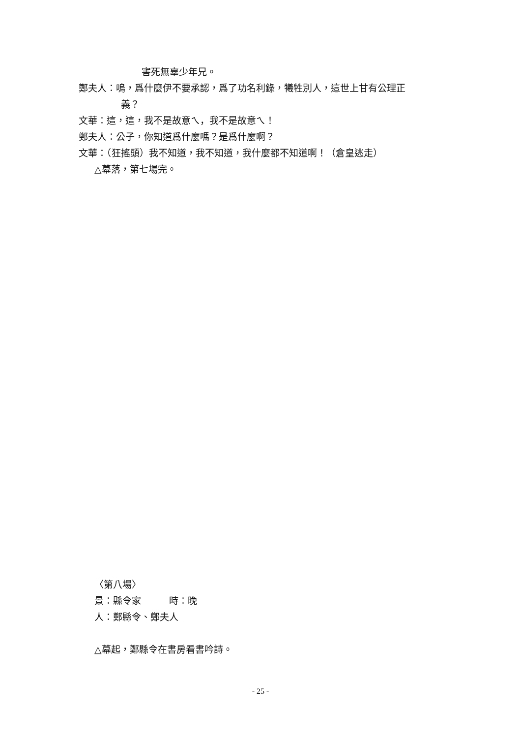害死無辜少年兄。
鄭夫人：嗚，爲什麼伊不要承認，爲了功名利錄，犧牲別人，這世上甘有公理正
義？
文華：這，這，我不是故意ㄟ，我不是故意ㄟ！
鄭夫人：公子，你知道爲什麼嗎？是爲什麼啊？
文華：（狂搖頭）我不知道，我不知道，我什麼都不知道啊！（倉皇逃走）
△幕落，第七場完。
〈第八場〉
景：縣令家　　　時：晚
人：鄭縣令、鄭夫人
△幕起，鄭縣令在書房看書吟詩。
- 25 -